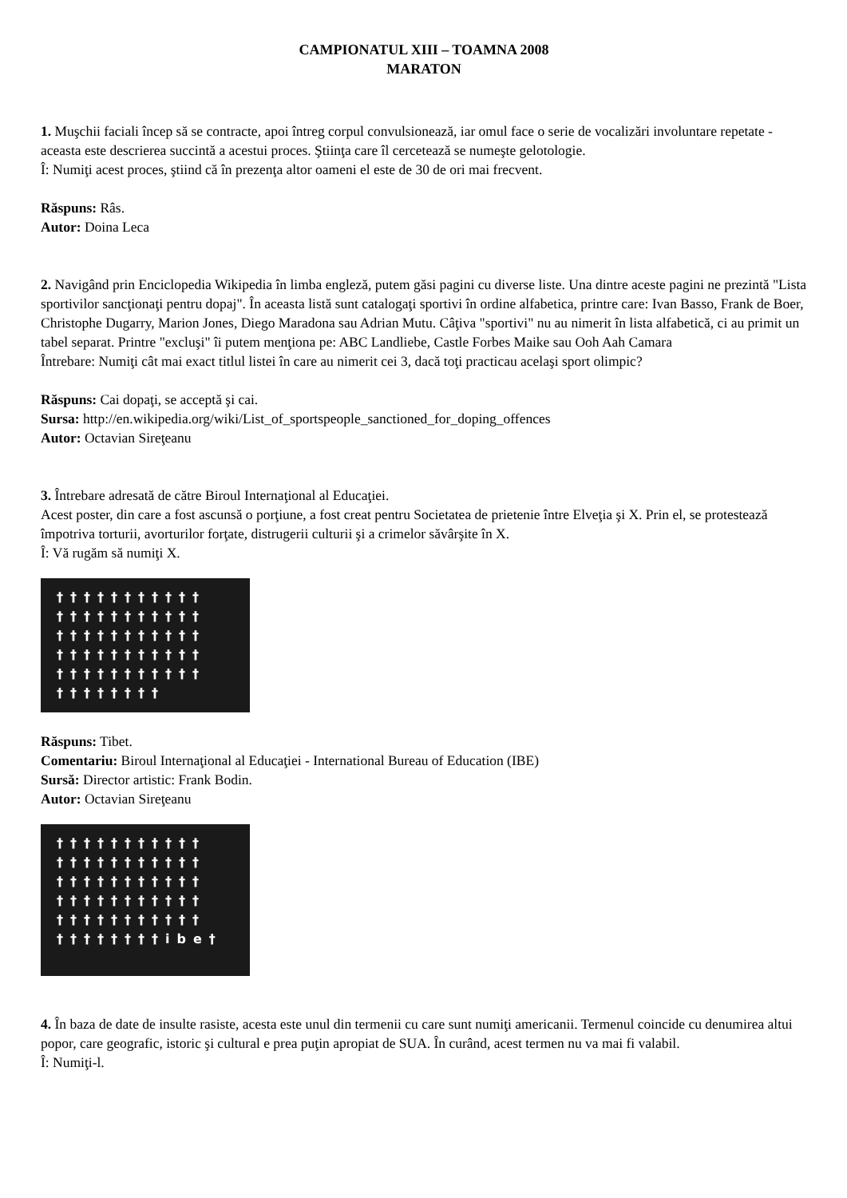CAMPIONATUL XIII – TOAMNA 2008
MARATON
1. Muşchii faciali încep să se contracte, apoi întreg corpul convulsionează, iar omul face o serie de vocalizări involuntare repetate - aceasta este descrierea succintă a acestui proces. Ştiinţa care îl cercetează se numeşte gelotologie.
Î: Numiţi acest proces, ştiind că în prezenţa altor oameni el este de 30 de ori mai frecvent.
Răspuns: Râs.
Autor: Doina Leca
2. Navigând prin Enciclopedia Wikipedia în limba engleză, putem găsi pagini cu diverse liste. Una dintre aceste pagini ne prezintă "Lista sportivilor sancţionaţi pentru dopaj". În aceasta listă sunt catalogaţi sportivi în ordine alfabetica, printre care: Ivan Basso, Frank de Boer, Christophe Dugarry, Marion Jones, Diego Maradona sau Adrian Mutu. Câţiva "sportivi" nu au nimerit în lista alfabetică, ci au primit un tabel separat. Printre "excluşi" îi putem menţiona pe: ABC Landliebe, Castle Forbes Maike sau Ooh Aah Camara
Întrebare: Numiţi cât mai exact titlul listei în care au nimerit cei 3, dacă toţi practicau acelaşi sport olimpic?
Răspuns: Cai dopaţi, se acceptă şi cai.
Sursa: http://en.wikipedia.org/wiki/List_of_sportspeople_sanctioned_for_doping_offences
Autor: Octavian Sireţeanu
3. Întrebare adresată de către Biroul Internaţional al Educaţiei.
Acest poster, din care a fost ascunsă o porţiune, a fost creat pentru Societatea de prietenie între Elveţia şi X. Prin el, se protestează împotriva torturii, avorturilor forţate, distrugerii culturii şi a crimelor săvârşite în X.
Î: Vă rugăm să numiţi X.
†††††††††††
†††††††††††
†††††††††††
†††††††††††
†††††††††††
†††††††† †
Răspuns: Tibet.
Comentariu: Biroul Internaţional al Educaţiei - International Bureau of Education (IBE)
Sursă: Director artistic: Frank Bodin.
Autor: Octavian Sireţeanu
†††††††††††
†††††††††††
†††††††††††
†††††††††††
†††††††††††
††††††††ibe†
4. În baza de date de insulte rasiste, acesta este unul din termenii cu care sunt numiţi americanii. Termenul coincide cu denumirea altui popor, care geografic, istoric şi cultural e prea puţin apropiat de SUA. În curând, acest termen nu va mai fi valabil.
Î: Numiţi-l.